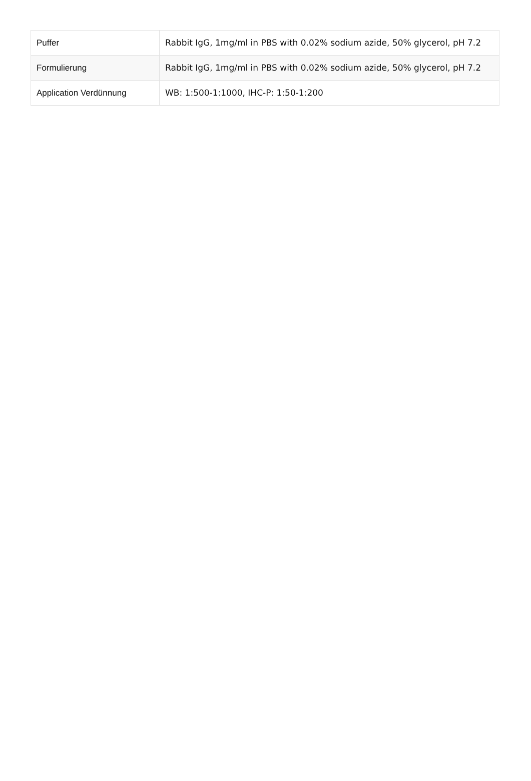| Puffer | Rabbit IgG, 1mg/ml in PBS with 0.02% sodium azide, 50% glycerol, pH 7.2 |
| Formulierung | Rabbit IgG, 1mg/ml in PBS with 0.02% sodium azide, 50% glycerol, pH 7.2 |
| Application Verdünnung | WB: 1:500-1:1000, IHC-P: 1:50-1:200 |